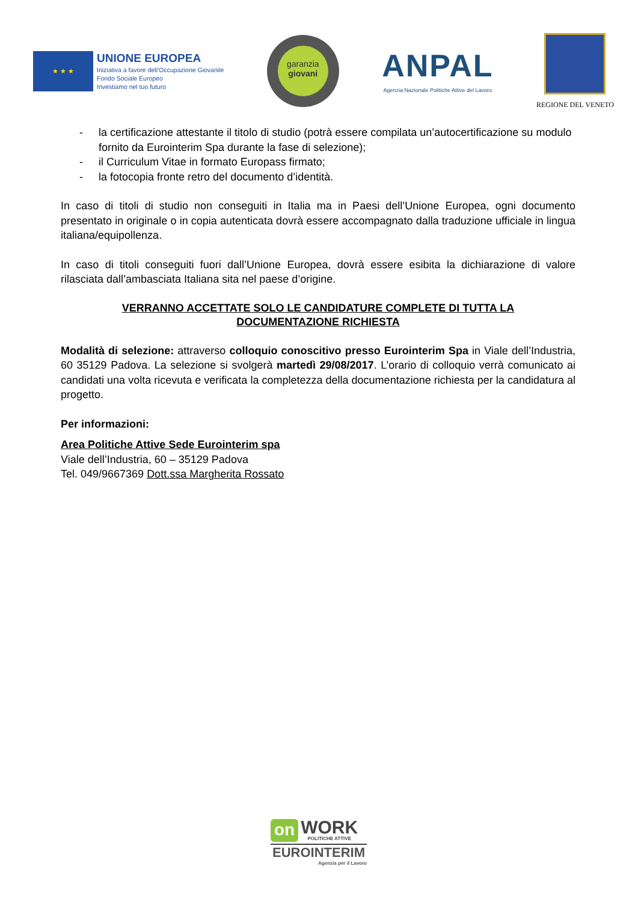★ ★ ★
UNIONE EUROPEA
Iniziativa a favore dell’Occupazione Giovanile
Fondo Sociale Europeo
Investiamo nel tuo futuro
garanzia
giovani
ANPAL
Agenzia Nazionale Politiche Attive del Lavoro
REGIONE DEL VENETO
- la certificazione attestante il titolo di studio (potrà essere compilata un’autocertificazione su modulo fornito da Eurointerim Spa durante la fase di selezione);
- il Curriculum Vitae in formato Europass firmato;
- la fotocopia fronte retro del documento d’identità.
In caso di titoli di studio non conseguiti in Italia ma in Paesi dell’Unione Europea, ogni documento presentato in originale o in copia autenticata dovrà essere accompagnato dalla traduzione ufficiale in lingua italiana/equipollenza.
In caso di titoli conseguiti fuori dall’Unione Europea, dovrà essere esibita la dichiarazione di valore rilasciata dall’ambasciata Italiana sita nel paese d’origine.
VERRANNO ACCETTATE SOLO LE CANDIDATURE COMPLETE DI TUTTA LA
DOCUMENTAZIONE RICHIESTA
Modalità di selezione: attraverso colloquio conoscitivo presso Eurointerim Spa in Viale dell’Industria, 60 35129 Padova. La selezione si svolgerà martedì 29/08/2017. L’orario di colloquio verrà comunicato ai candidati una volta ricevuta e verificata la completezza della documentazione richiesta per la candidatura al progetto.
Per informazioni:
Area Politiche Attive Sede Eurointerim spa
Viale dell’Industria, 60 – 35129 Padova
Tel. 049/9667369 Dott.ssa Margherita Rossato
on WORK
POLITICHE ATTIVE
EUROINTERIM
Agenzia per il Lavoro